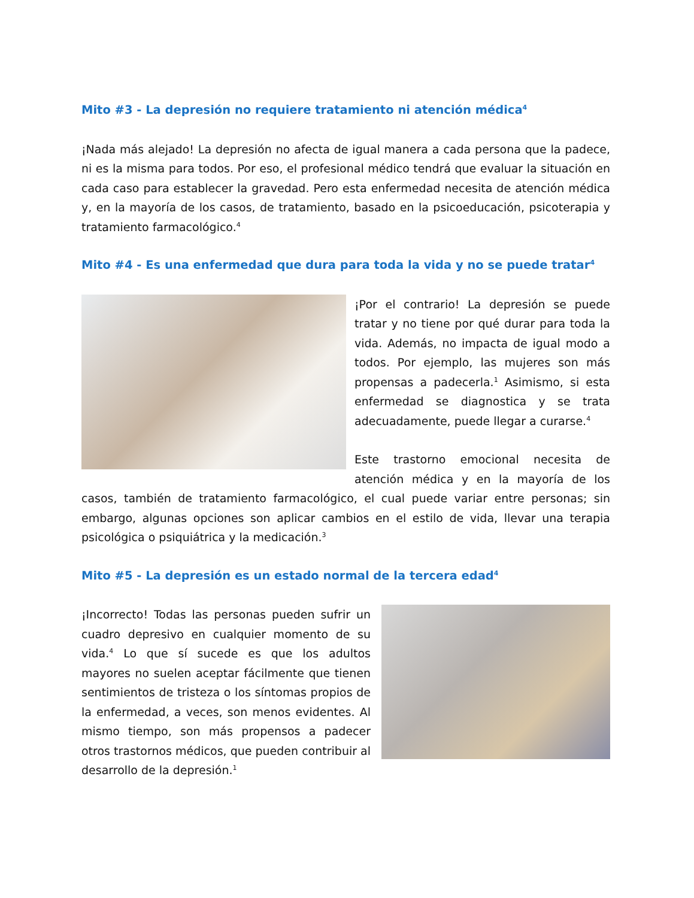Mito #3 - La depresión no requiere tratamiento ni atención médica<sup>4</sup>
¡Nada más alejado! La depresión no afecta de igual manera a cada persona que la padece, ni es la misma para todos. Por eso, el profesional médico tendrá que evaluar la situación en cada caso para establecer la gravedad. Pero esta enfermedad necesita de atención médica y, en la mayoría de los casos, de tratamiento, basado en la psicoeducación, psicoterapia y tratamiento farmacológico.<sup>4</sup>
Mito #4 - Es una enfermedad que dura para toda la vida y no se puede tratar<sup>4</sup>
¡Por el contrario! La depresión se puede tratar y no tiene por qué durar para toda la vida. Además, no impacta de igual modo a todos. Por ejemplo, las mujeres son más propensas a padecerla.<sup>1</sup> Asimismo, si esta enfermedad se diagnostica y se trata adecuadamente, puede llegar a curarse.<sup>4</sup>
Este trastorno emocional necesita de atención médica y en la mayoría de los casos, también de tratamiento farmacológico, el cual puede variar entre personas; sin embargo, algunas opciones son aplicar cambios en el estilo de vida, llevar una terapia psicológica o psiquiátrica y la medicación.<sup>3</sup>
Mito #5 - La depresión es un estado normal de la tercera edad<sup>4</sup>
¡Incorrecto! Todas las personas pueden sufrir un cuadro depresivo en cualquier momento de su vida.<sup>4</sup> Lo que sí sucede es que los adultos mayores no suelen aceptar fácilmente que tienen sentimientos de tristeza o los síntomas propios de la enfermedad, a veces, son menos evidentes. Al mismo tiempo, son más propensos a padecer otros trastornos médicos, que pueden contribuir al desarrollo de la depresión.<sup>1</sup>